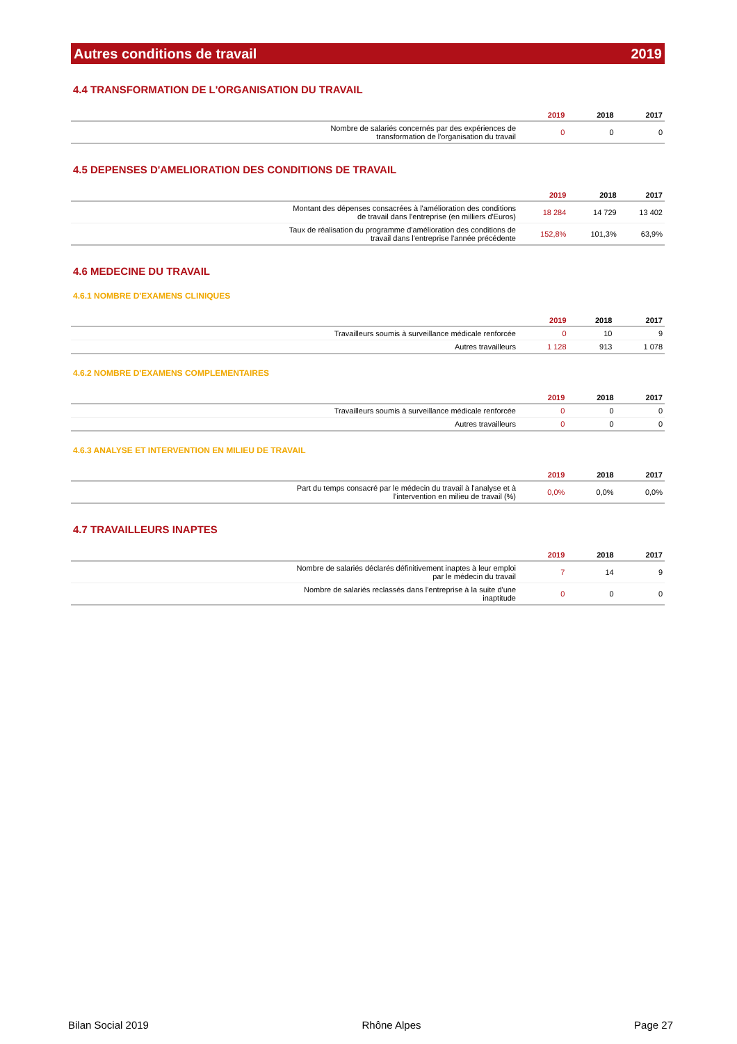Autres conditions de travail 2019
4.4 TRANSFORMATION DE L'ORGANISATION DU TRAVAIL
| | 2019 | 2018 | 2017 |
| --- | --- | --- | --- |
| Nombre de salariés concernés par des expériences de transformation de l'organisation du travail | 0 | 0 | 0 |
4.5 DEPENSES D'AMELIORATION DES CONDITIONS DE TRAVAIL
| | 2019 | 2018 | 2017 |
| --- | --- | --- | --- |
| Montant des dépenses consacrées à l'amélioration des conditions de travail dans l'entreprise (en milliers d'Euros) | 18 284 | 14 729 | 13 402 |
| Taux de réalisation du programme d'amélioration des conditions de travail dans l'entreprise l'année précédente | 152,8% | 101,3% | 63,9% |
4.6 MEDECINE DU TRAVAIL
4.6.1 NOMBRE D'EXAMENS CLINIQUES
| | 2019 | 2018 | 2017 |
| --- | --- | --- | --- |
| Travailleurs soumis à surveillance médicale renforcée | 0 | 10 | 9 |
| Autres travailleurs | 1 128 | 913 | 1 078 |
4.6.2 NOMBRE D'EXAMENS COMPLEMENTAIRES
| | 2019 | 2018 | 2017 |
| --- | --- | --- | --- |
| Travailleurs soumis à surveillance médicale renforcée | 0 | 0 | 0 |
| Autres travailleurs | 0 | 0 | 0 |
4.6.3 ANALYSE ET INTERVENTION EN MILIEU DE TRAVAIL
| | 2019 | 2018 | 2017 |
| --- | --- | --- | --- |
| Part du temps consacré par le médecin du travail à l'analyse et à l'intervention en milieu de travail (%) | 0,0% | 0,0% | 0,0% |
4.7 TRAVAILLEURS INAPTES
| | 2019 | 2018 | 2017 |
| --- | --- | --- | --- |
| Nombre de salariés déclarés définitivement inaptes à leur emploi par le médecin du travail | 7 | 14 | 9 |
| Nombre de salariés reclassés dans l'entreprise à la suite d'une inaptitude | 0 | 0 | 0 |
Bilan Social 2019 Rhône Alpes Page 27